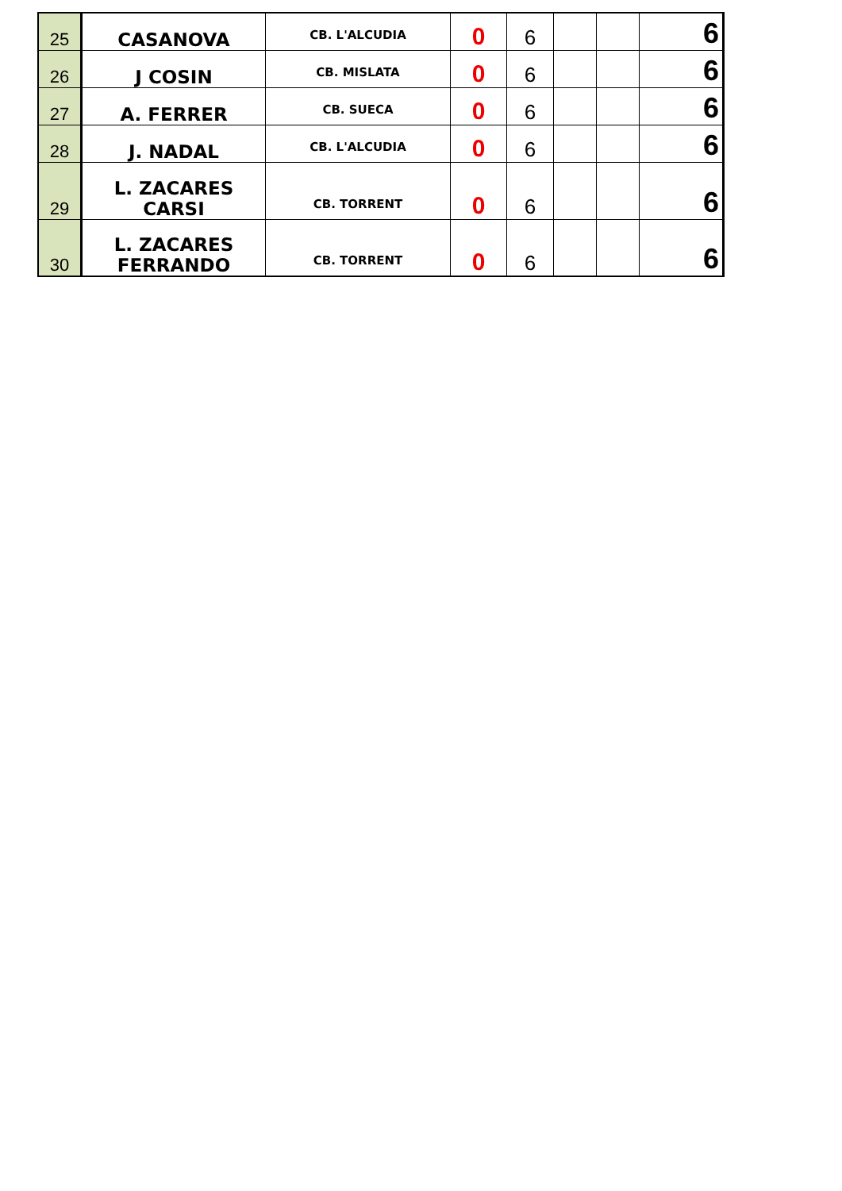| 25 | CASANOVA | CB. L'ALCUDIA | 0 | 6 | | | 6 |
| 26 | J COSIN | CB. MISLATA | 0 | 6 | | | 6 |
| 27 | A. FERRER | CB. SUECA | 0 | 6 | | | 6 |
| 28 | J. NADAL | CB. L'ALCUDIA | 0 | 6 | | | 6 |
| 29 | L. ZACARES CARSI | CB. TORRENT | 0 | 6 | | | 6 |
| 30 | L. ZACARES FERRANDO | CB. TORRENT | 0 | 6 | | | 6 |